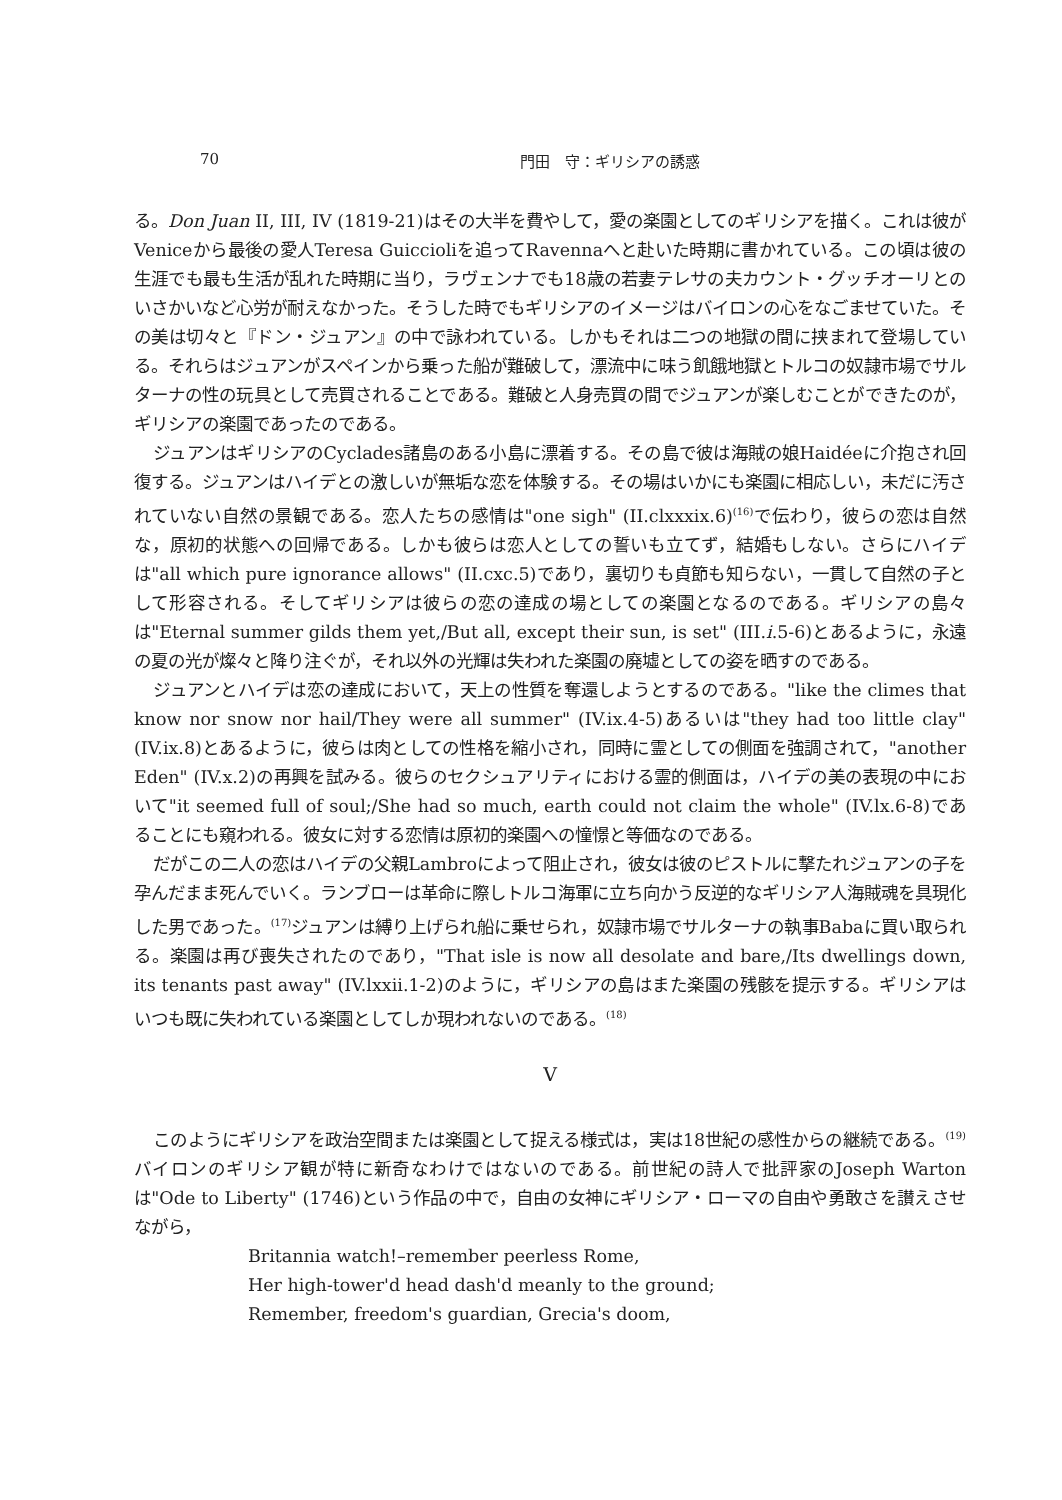70 門田　守：ギリシアの誘惑
る。Don Juan II, III, IV (1819-21)はその大半を費やして，愛の楽園としてのギリシアを描く。これは彼がVeniceから最後の愛人Teresa Guiccioliを追ってRavennaへと赴いた時期に書かれている。この頃は彼の生涯でも最も生活が乱れた時期に当り，ラヴェンナでも18歳の若妻テレサの夫カウント・グッチオーリとのいさかいなど心労が耐えなかった。そうした時でもギリシアのイメージはバイロンの心をなごませていた。その美は切々と『ドン・ジュアン』の中で詠われている。しかもそれは二つの地獄の間に挟まれて登場している。それらはジュアンがスペインから乗った船が難破して，漂流中に味う飢餓地獄とトルコの奴隷市場でサルターナの性の玩具として売買されることである。難破と人身売買の間でジュアンが楽しむことができたのが，ギリシアの楽園であったのである。
ジュアンはギリシアのCyclades諸島のある小島に漂着する。その島で彼は海賊の娘Haidéeに介抱され回復する。ジュアンはハイデとの激しいが無垢な恋を体験する。その場はいかにも楽園に相応しい，未だに汚されていない自然の景観である。恋人たちの感情は"one sigh" (II.clxxxix.6)<sup>(16)</sup>で伝わり，彼らの恋は自然な，原初的状態への回帰である。しかも彼らは恋人としての誓いも立てず，結婚もしない。さらにハイデは"all which pure ignorance allows" (II.cxc.5)であり，裏切りも貞節も知らない，一貫して自然の子として形容される。そしてギリシアは彼らの恋の達成の場としての楽園となるのである。ギリシアの島々は"Eternal summer gilds them yet,/But all, except their sun, is set" (III.i.5-6)とあるように，永遠の夏の光が燦々と降り注ぐが，それ以外の光輝は失われた楽園の廃墟としての姿を晒すのである。
ジュアンとハイデは恋の達成において，天上の性質を奪還しようとするのである。"like the climes that know nor snow nor hail/They were all summer" (IV.ix.4-5)あるいは"they had too little clay" (IV.ix.8)とあるように，彼らは肉としての性格を縮小され，同時に霊としての側面を強調されて，"another Eden" (IV.x.2)の再興を試みる。彼らのセクシュアリティにおける霊的側面は，ハイデの美の表現の中において"it seemed full of soul;/She had so much, earth could not claim the whole" (IV.lx.6-8)であることにも窺われる。彼女に対する恋情は原初的楽園への憧憬と等価なのである。
だがこの二人の恋はハイデの父親Lambroによって阻止され，彼女は彼のピストルに撃たれジュアンの子を孕んだまま死んでいく。ランブローは革命に際しトルコ海軍に立ち向かう反逆的なギリシア人海賊魂を具現化した男であった。<sup>(17)</sup>ジュアンは縛り上げられ船に乗せられ，奴隷市場でサルターナの執事Babaに買い取られる。楽園は再び喪失されたのであり，"That isle is now all desolate and bare,/Its dwellings down, its tenants past away" (IV.lxxii.1-2)のように，ギリシアの島はまた楽園の残骸を提示する。ギリシアはいつも既に失われている楽園としてしか現われないのである。<sup>(18)</sup>
V
このようにギリシアを政治空間または楽園として捉える様式は，実は18世紀の感性からの継続である。<sup>(19)</sup>バイロンのギリシア観が特に新奇なわけではないのである。前世紀の詩人で批評家のJoseph Wartonは"Ode to Liberty" (1746)という作品の中で，自由の女神にギリシア・ローマの自由や勇敢さを讃えさせながら，
Britannia watch!–remember peerless Rome,
Her high-tower'd head dash'd meanly to the ground;
Remember, freedom's guardian, Grecia's doom,